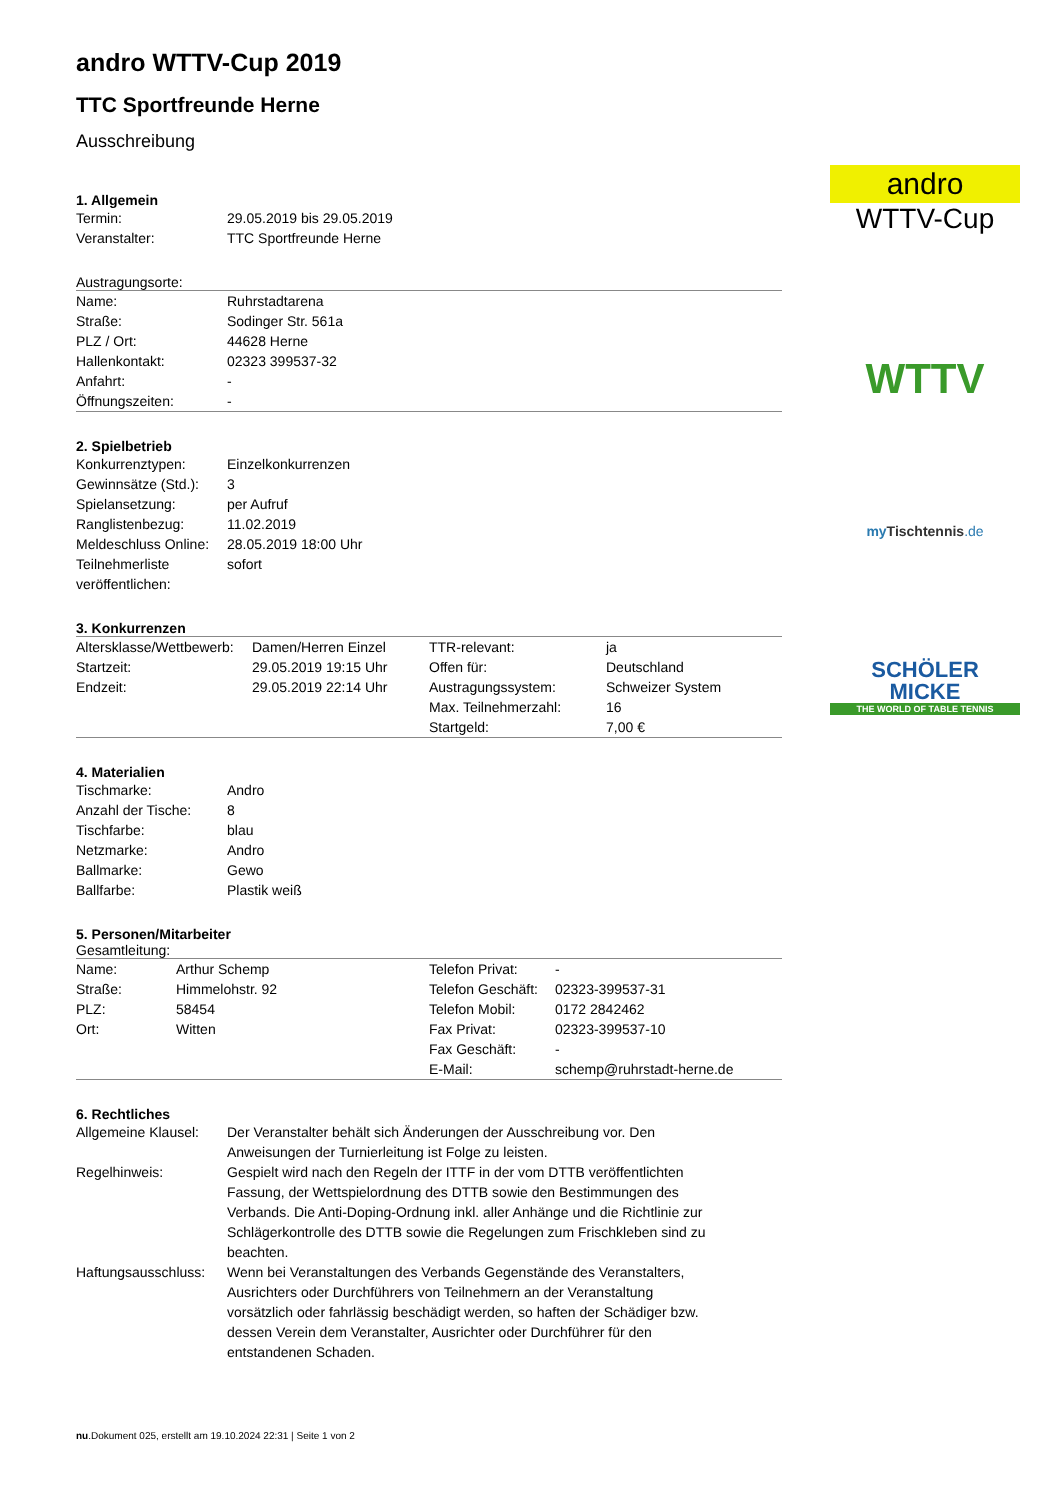andro WTTV-Cup 2019
TTC Sportfreunde Herne
Ausschreibung
1. Allgemein
| Termin: | 29.05.2019 bis 29.05.2019 |
| Veranstalter: | TTC Sportfreunde Herne |
Austragungsorte:
| Name: | Ruhrstadtarena |
| Straße: | Sodinger Str. 561a |
| PLZ / Ort: | 44628 Herne |
| Hallenkontakt: | 02323 399537-32 |
| Anfahrt: | - |
| Öffnungszeiten: | - |
2. Spielbetrieb
| Konkurrenztypen: | Einzelkonkurrenzen |
| Gewinnsätze (Std.): | 3 |
| Spielansetzung: | per Aufruf |
| Ranglistenbezug: | 11.02.2019 |
| Meldeschluss Online: | 28.05.2019 18:00 Uhr |
| Teilnehmerliste veröffentlichen: | sofort |
3. Konkurrenzen
| Altersklasse/Wettbewerb: | Damen/Herren Einzel | TTR-relevant: | ja |
| Startzeit: | 29.05.2019 19:15 Uhr | Offen für: | Deutschland |
| Endzeit: | 29.05.2019 22:14 Uhr | Austragungssystem: | Schweizer System |
| | | Max. Teilnehmerzahl: | 16 |
| | | Startgeld: | 7,00 € |
4. Materialien
| Tischmarke: | Andro |
| Anzahl der Tische: | 8 |
| Tischfarbe: | blau |
| Netzmarke: | Andro |
| Ballmarke: | Gewo |
| Ballfarbe: | Plastik weiß |
5. Personen/Mitarbeiter
Gesamtleitung:
| Name: | Arthur Schemp | Telefon Privat: | - |
| Straße: | Himmelohstr. 92 | Telefon Geschäft: | 02323-399537-31 |
| PLZ: | 58454 | Telefon Mobil: | 0172 2842462 |
| Ort: | Witten | Fax Privat: | 02323-399537-10 |
| | | Fax Geschäft: | - |
| | | E-Mail: | schemp@ruhrstadt-herne.de |
6. Rechtliches
| Allgemeine Klausel: | Der Veranstalter behält sich Änderungen der Ausschreibung vor. Den Anweisungen der Turnierleitung ist Folge zu leisten. |
| Regelhinweis: | Gespielt wird nach den Regeln der ITTF in der vom DTTB veröffentlichten Fassung, der Wettspielordnung des DTTB sowie den Bestimmungen des Verbands. Die Anti-Doping-Ordnung inkl. aller Anhänge und die Richtlinie zur Schlägerkontrolle des DTTB sowie die Regelungen zum Frischkleben sind zu beachten. |
| Haftungsausschluss: | Wenn bei Veranstaltungen des Verbands Gegenstände des Veranstalters, Ausrichters oder Durchführers von Teilnehmern an der Veranstaltung vorsätzlich oder fahrlässig beschädigt werden, so haften der Schädiger bzw. dessen Verein dem Veranstalter, Ausrichter oder Durchführer für den entstandenen Schaden. |
andro
WTTV-Cup
WTTV
my Tischtennis.de
SCHÖLER
MICKE
THE WORLD OF TABLE TENNIS
nu.Dokument 025, erstellt am 19.10.2024 22:31 | Seite 1 von 2